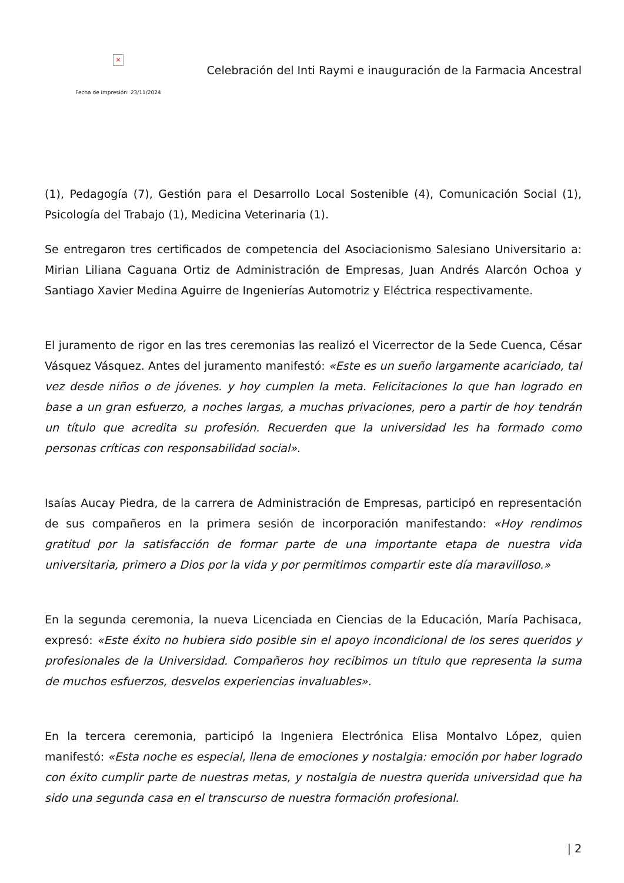×
Fecha de impresión: 23/11/2024
Celebración del Inti Raymi e inauguración de la Farmacia Ancestral
(1), Pedagogía (7), Gestión para el Desarrollo Local Sostenible (4), Comunicación Social (1), Psicología del Trabajo (1), Medicina Veterinaria (1).
Se entregaron tres certificados de competencia del Asociacionismo Salesiano Universitario a: Mirian Liliana Caguana Ortiz de Administración de Empresas, Juan Andrés Alarcón Ochoa y Santiago Xavier Medina Aguirre de Ingenierías Automotriz y Eléctrica respectivamente.
El juramento de rigor en las tres ceremonias las realizó el Vicerrector de la Sede Cuenca, César Vásquez Vásquez. Antes del juramento manifestó: «Este es un sueño largamente acariciado, tal vez desde niños o de jóvenes. y hoy cumplen la meta. Felicitaciones lo que han logrado en base a un gran esfuerzo, a noches largas, a muchas privaciones, pero a partir de hoy tendrán un título que acredita su profesión. Recuerden que la universidad les ha formado como personas críticas con responsabilidad social».
Isaías Aucay Piedra, de la carrera de Administración de Empresas, participó en representación de sus compañeros en la primera sesión de incorporación manifestando: «Hoy rendimos gratitud por la satisfacción de formar parte de una importante etapa de nuestra vida universitaria, primero a Dios por la vida y por permitimos compartir este día maravilloso.»
En la segunda ceremonia, la nueva Licenciada en Ciencias de la Educación, María Pachisaca, expresó: «Este éxito no hubiera sido posible sin el apoyo incondicional de los seres queridos y profesionales de la Universidad. Compañeros hoy recibimos un título que representa la suma de muchos esfuerzos, desvelos experiencias invaluables».
En la tercera ceremonia, participó la Ingeniera Electrónica Elisa Montalvo López, quien manifestó: «Esta noche es especial, llena de emociones y nostalgia: emoción por haber logrado con éxito cumplir parte de nuestras metas, y nostalgia de nuestra querida universidad que ha sido una segunda casa en el transcurso de nuestra formación profesional.
| 2